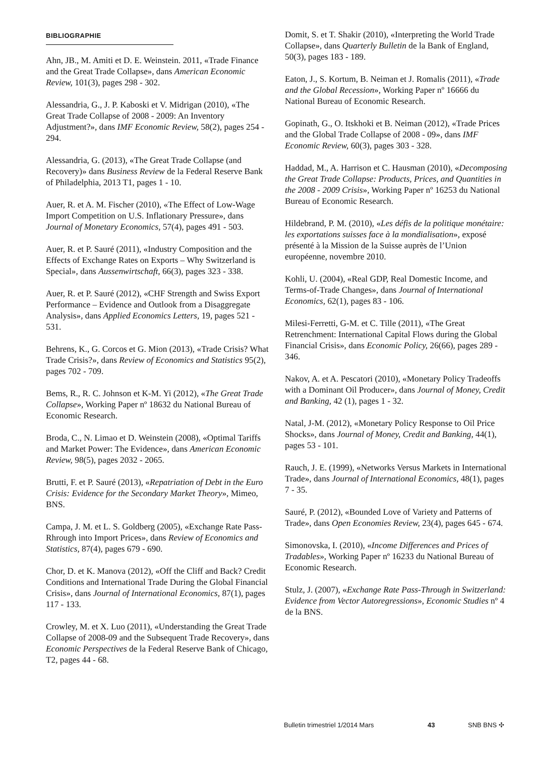BIBLIOGRAPHIE
Ahn, JB., M. Amiti et D. E. Weinstein. 2011, «Trade Finance and the Great Trade Collapse», dans American Economic Review, 101(3), pages 298 - 302.
Alessandria, G., J. P. Kaboski et V. Midrigan (2010), «The Great Trade Collapse of 2008 - 2009: An Inventory Adjustment?», dans IMF Economic Review, 58(2), pages 254 - 294.
Alessandria, G. (2013), «The Great Trade Collapse (and Recovery)» dans Business Review de la Federal Reserve Bank of Philadelphia, 2013 T1, pages 1 - 10.
Auer, R. et A. M. Fischer (2010), «The Effect of Low-Wage Import Competition on U.S. Inflationary Pressure», dans Journal of Monetary Economics, 57(4), pages 491 - 503.
Auer, R. et P. Sauré (2011), «Industry Composition and the Effects of Exchange Rates on Exports – Why Switzerland is Special», dans Aussenwirtschaft, 66(3), pages 323 - 338.
Auer, R. et P. Sauré (2012), «CHF Strength and Swiss Export Performance – Evidence and Outlook from a Disaggregate Analysis», dans Applied Economics Letters, 19, pages 521 - 531.
Behrens, K., G. Corcos et G. Mion (2013), «Trade Crisis? What Trade Crisis?», dans Review of Economics and Statistics 95(2), pages 702 - 709.
Bems, R., R. C. Johnson et K-M. Yi (2012), «The Great Trade Collapse», Working Paper nº 18632 du National Bureau of Economic Research.
Broda, C., N. Limao et D. Weinstein (2008), «Optimal Tariffs and Market Power: The Evidence», dans American Economic Review, 98(5), pages 2032 - 2065.
Brutti, F. et P. Sauré (2013), «Repatriation of Debt in the Euro Crisis: Evidence for the Secondary Market Theory», Mimeo, BNS.
Campa, J. M. et L. S. Goldberg (2005), «Exchange Rate Pass-Rhrough into Import Prices», dans Review of Economics and Statistics, 87(4), pages 679 - 690.
Chor, D. et K. Manova (2012), «Off the Cliff and Back? Credit Conditions and International Trade During the Global Financial Crisis», dans Journal of International Economics, 87(1), pages 117 - 133.
Crowley, M. et X. Luo (2011), «Understanding the Great Trade Collapse of 2008-09 and the Subsequent Trade Recovery», dans Economic Perspectives de la Federal Reserve Bank of Chicago, T2, pages 44 - 68.
Domit, S. et T. Shakir (2010), «Interpreting the World Trade Collapse», dans Quarterly Bulletin de la Bank of England, 50(3), pages 183 - 189.
Eaton, J., S. Kortum, B. Neiman et J. Romalis (2011), «Trade and the Global Recession», Working Paper nº 16666 du National Bureau of Economic Research.
Gopinath, G., O. Itskhoki et B. Neiman (2012), «Trade Prices and the Global Trade Collapse of 2008 - 09», dans IMF Economic Review, 60(3), pages 303 - 328.
Haddad, M., A. Harrison et C. Hausman (2010), «Decomposing the Great Trade Collapse: Products, Prices, and Quantities in the 2008 - 2009 Crisis», Working Paper nº 16253 du National Bureau of Economic Research.
Hildebrand, P. M. (2010), «Les défis de la politique monétaire: les exportations suisses face à la mondialisation», exposé présenté à la Mission de la Suisse auprès de l’Union européenne, novembre 2010.
Kohli, U. (2004), «Real GDP, Real Domestic Income, and Terms-of-Trade Changes», dans Journal of International Economics, 62(1), pages 83 - 106.
Milesi-Ferretti, G-M. et C. Tille (2011), «The Great Retrenchment: International Capital Flows during the Global Financial Crisis», dans Economic Policy, 26(66), pages 289 - 346.
Nakov, A. et A. Pescatori (2010), «Monetary Policy Tradeoffs with a Dominant Oil Producer», dans Journal of Money, Credit and Banking, 42 (1), pages 1 - 32.
Natal, J-M. (2012), «Monetary Policy Response to Oil Price Shocks», dans Journal of Money, Credit and Banking, 44(1), pages 53 - 101.
Rauch, J. E. (1999), «Networks Versus Markets in International Trade», dans Journal of International Economics, 48(1), pages 7 - 35.
Sauré, P. (2012), «Bounded Love of Variety and Patterns of Trade», dans Open Economies Review, 23(4), pages 645 - 674.
Simonovska, I. (2010), «Income Differences and Prices of Tradables», Working Paper nº 16233 du National Bureau of Economic Research.
Stulz, J. (2007), «Exchange Rate Pass-Through in Switzerland: Evidence from Vector Autoregressions», Economic Studies nº 4 de la BNS.
Bulletin trimestriel 1/2014 Mars 43 SNB BNS ✣